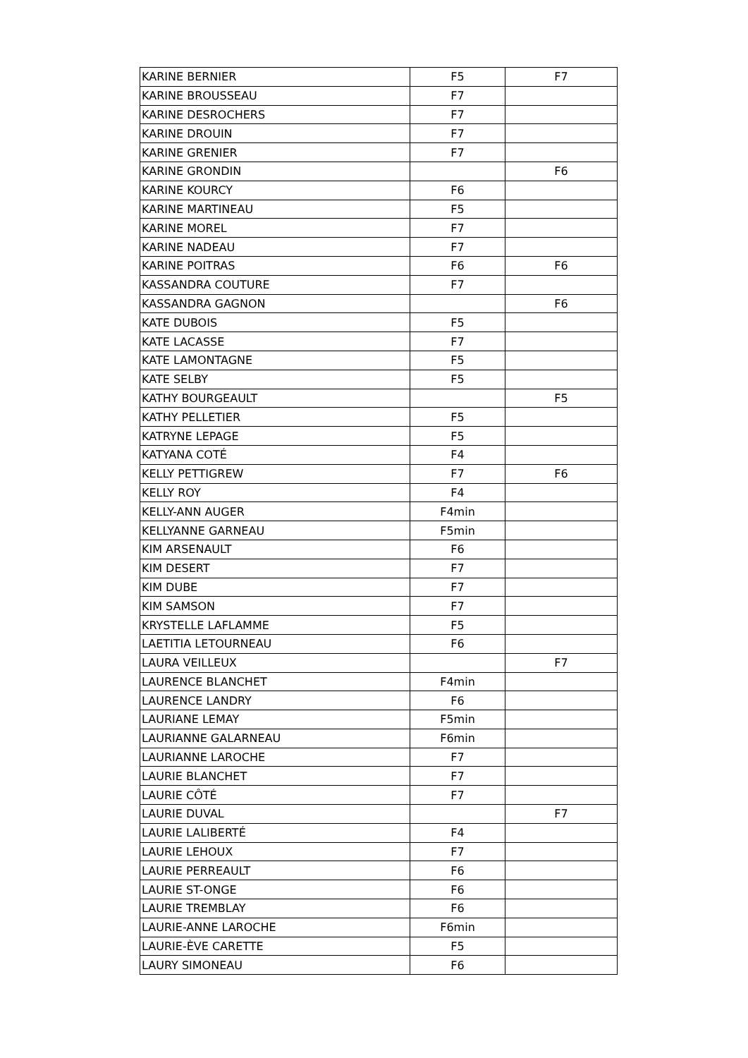| KARINE BERNIER | F5 | F7 |
| KARINE BROUSSEAU | F7 | |
| KARINE DESROCHERS | F7 | |
| KARINE DROUIN | F7 | |
| KARINE GRENIER | F7 | |
| KARINE GRONDIN | | F6 |
| KARINE KOURCY | F6 | |
| KARINE MARTINEAU | F5 | |
| KARINE MOREL | F7 | |
| KARINE NADEAU | F7 | |
| KARINE POITRAS | F6 | F6 |
| KASSANDRA COUTURE | F7 | |
| KASSANDRA GAGNON | | F6 |
| KATE DUBOIS | F5 | |
| KATE LACASSE | F7 | |
| KATE LAMONTAGNE | F5 | |
| KATE SELBY | F5 | |
| KATHY BOURGEAULT | | F5 |
| KATHY PELLETIER | F5 | |
| KATRYNE LEPAGE | F5 | |
| KATYANA COTÉ | F4 | |
| KELLY PETTIGREW | F7 | F6 |
| KELLY ROY | F4 | |
| KELLY-ANN AUGER | F4min | |
| KELLYANNE GARNEAU | F5min | |
| KIM ARSENAULT | F6 | |
| KIM DESERT | F7 | |
| KIM DUBE | F7 | |
| KIM SAMSON | F7 | |
| KRYSTELLE LAFLAMME | F5 | |
| LAETITIA LETOURNEAU | F6 | |
| LAURA VEILLEUX | | F7 |
| LAURENCE BLANCHET | F4min | |
| LAURENCE LANDRY | F6 | |
| LAURIANE LEMAY | F5min | |
| LAURIANNE GALARNEAU | F6min | |
| LAURIANNE LAROCHE | F7 | |
| LAURIE BLANCHET | F7 | |
| LAURIE CÔTÉ | F7 | |
| LAURIE DUVAL | | F7 |
| LAURIE LALIBERTÉ | F4 | |
| LAURIE LEHOUX | F7 | |
| LAURIE PERREAULT | F6 | |
| LAURIE ST-ONGE | F6 | |
| LAURIE TREMBLAY | F6 | |
| LAURIE-ANNE LAROCHE | F6min | |
| LAURIE-ÈVE CARETTE | F5 | |
| LAURY SIMONEAU | F6 | |